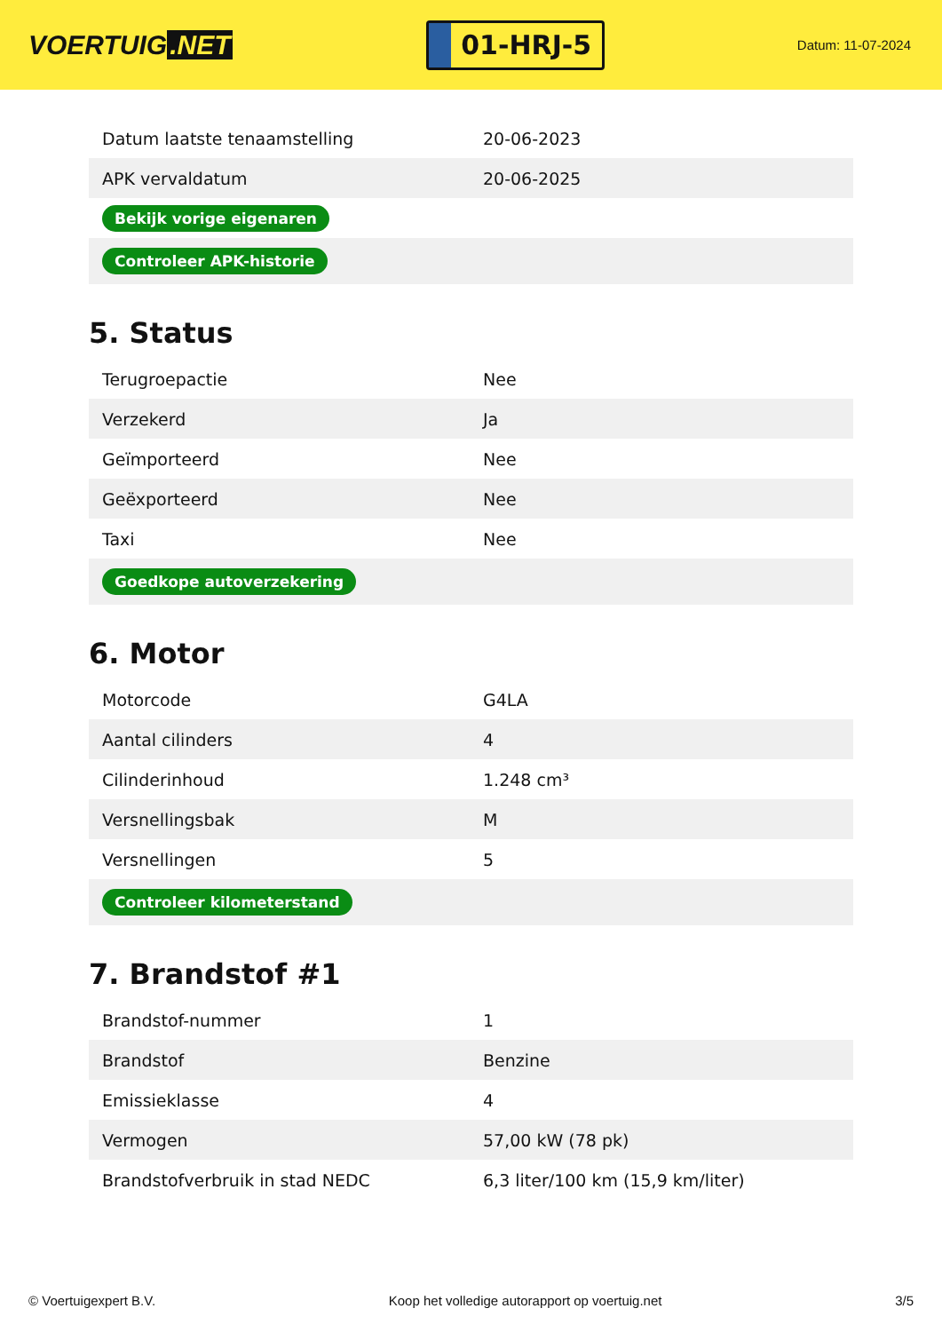VOERTUIG.NET
01-HRJ-5
Datum: 11-07-2024
| Datum laatste tenaamstelling | 20-06-2023 |
| APK vervaldatum | 20-06-2025 |
| Bekijk vorige eigenaren | |
| Controleer APK-historie | |
5. Status
| Terugroepactie | Nee |
| Verzekerd | Ja |
| Geïmporteerd | Nee |
| Geëxporteerd | Nee |
| Taxi | Nee |
| Goedkope autoverzekering | |
6. Motor
| Motorcode | G4LA |
| Aantal cilinders | 4 |
| Cilinderinhoud | 1.248 cm³ |
| Versnellingsbak | M |
| Versnellingen | 5 |
| Controleer kilometerstand | |
7. Brandstof #1
| Brandstof-nummer | 1 |
| Brandstof | Benzine |
| Emissieklasse | 4 |
| Vermogen | 57,00 kW (78 pk) |
| Brandstofverbruik in stad NEDC | 6,3 liter/100 km (15,9 km/liter) |
© Voertuigexpert B.V. Koop het volledige autorapport op voertuig.net 3/5